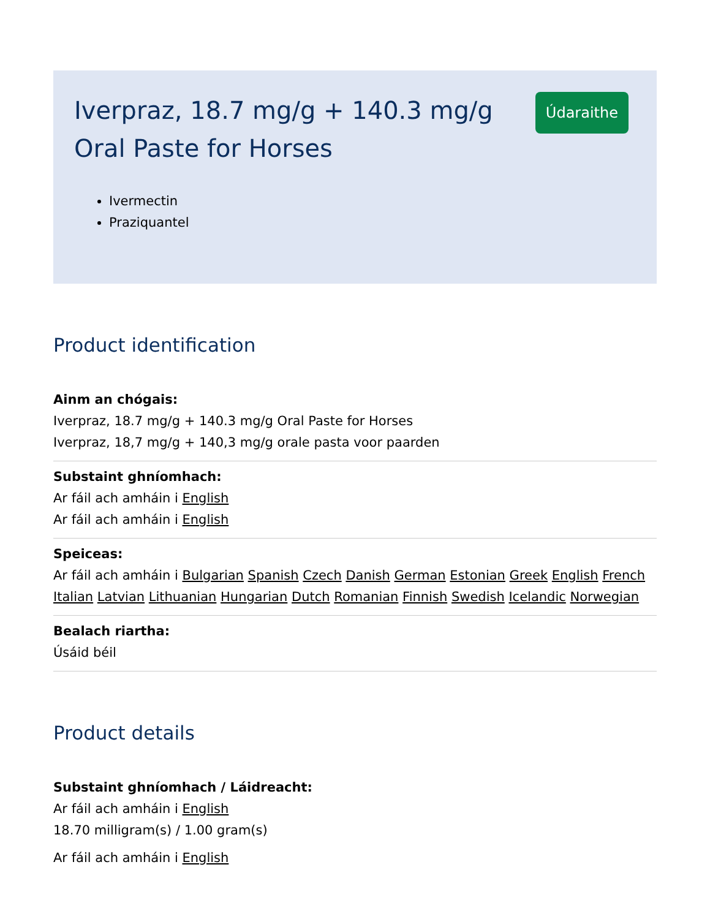Iverpraz, 18.7 mg/g + 140.3 mg/g Oral Paste for Horses
Údaraithe
Ivermectin
Praziquantel
Product identification
Ainm an chógais:
Iverpraz, 18.7 mg/g + 140.3 mg/g Oral Paste for Horses
Iverpraz, 18,7 mg/g + 140,3 mg/g orale pasta voor paarden
Substaint ghníomhach:
Ar fáil ach amháin i English
Ar fáil ach amháin i English
Speiceas:
Ar fáil ach amháin i Bulgarian Spanish Czech Danish German Estonian Greek English French Italian Latvian Lithuanian Hungarian Dutch Romanian Finnish Swedish Icelandic Norwegian
Bealach riartha:
Úsáid béil
Product details
Substaint ghníomhach / Láidreacht:
Ar fáil ach amháin i English
18.70 milligram(s) / 1.00 gram(s)
Ar fáil ach amháin i English